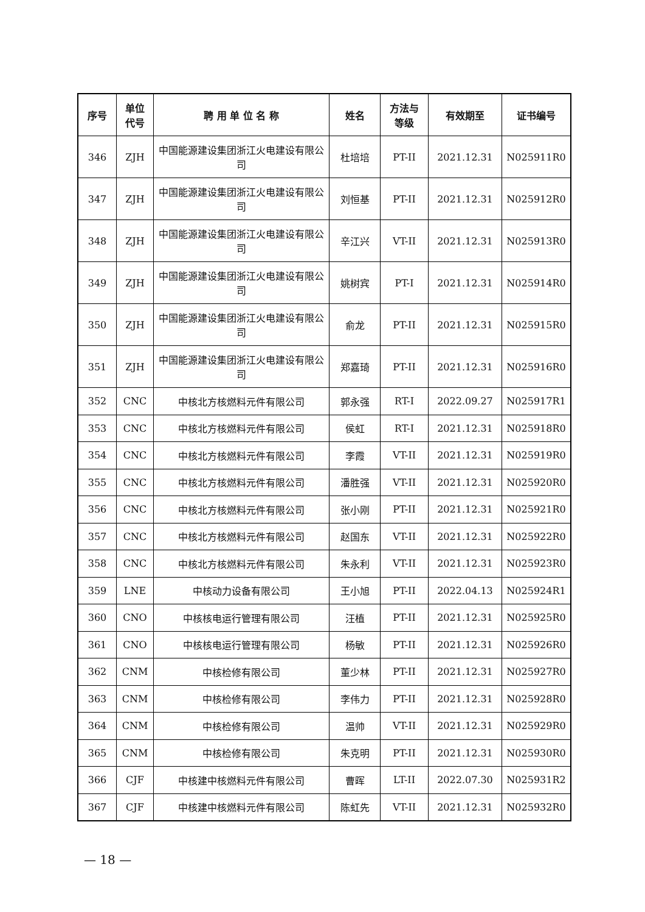| 序号 | 单位 代号 | 聘 用 单 位 名 称 | 姓名 | 方法与 等级 | 有效期至 | 证书编号 |
| --- | --- | --- | --- | --- | --- | --- |
| 346 | ZJH | 中国能源建设集团浙江火电建设有限公司 | 杜培培 | PT-II | 2021.12.31 | N025911R0 |
| 347 | ZJH | 中国能源建设集团浙江火电建设有限公司 | 刘恒基 | PT-II | 2021.12.31 | N025912R0 |
| 348 | ZJH | 中国能源建设集团浙江火电建设有限公司 | 辛江兴 | VT-II | 2021.12.31 | N025913R0 |
| 349 | ZJH | 中国能源建设集团浙江火电建设有限公司 | 姚树宾 | PT-I | 2021.12.31 | N025914R0 |
| 350 | ZJH | 中国能源建设集团浙江火电建设有限公司 | 俞龙 | PT-II | 2021.12.31 | N025915R0 |
| 351 | ZJH | 中国能源建设集团浙江火电建设有限公司 | 郑嘉琦 | PT-II | 2021.12.31 | N025916R0 |
| 352 | CNC | 中核北方核燃料元件有限公司 | 郭永强 | RT-I | 2022.09.27 | N025917R1 |
| 353 | CNC | 中核北方核燃料元件有限公司 | 侯虹 | RT-I | 2021.12.31 | N025918R0 |
| 354 | CNC | 中核北方核燃料元件有限公司 | 李霞 | VT-II | 2021.12.31 | N025919R0 |
| 355 | CNC | 中核北方核燃料元件有限公司 | 潘胜强 | VT-II | 2021.12.31 | N025920R0 |
| 356 | CNC | 中核北方核燃料元件有限公司 | 张小刚 | PT-II | 2021.12.31 | N025921R0 |
| 357 | CNC | 中核北方核燃料元件有限公司 | 赵国东 | VT-II | 2021.12.31 | N025922R0 |
| 358 | CNC | 中核北方核燃料元件有限公司 | 朱永利 | VT-II | 2021.12.31 | N025923R0 |
| 359 | LNE | 中核动力设备有限公司 | 王小旭 | PT-II | 2022.04.13 | N025924R1 |
| 360 | CNO | 中核核电运行管理有限公司 | 汪植 | PT-II | 2021.12.31 | N025925R0 |
| 361 | CNO | 中核核电运行管理有限公司 | 杨敏 | PT-II | 2021.12.31 | N025926R0 |
| 362 | CNM | 中核检修有限公司 | 董少林 | PT-II | 2021.12.31 | N025927R0 |
| 363 | CNM | 中核检修有限公司 | 李伟力 | PT-II | 2021.12.31 | N025928R0 |
| 364 | CNM | 中核检修有限公司 | 温帅 | VT-II | 2021.12.31 | N025929R0 |
| 365 | CNM | 中核检修有限公司 | 朱克明 | PT-II | 2021.12.31 | N025930R0 |
| 366 | CJF | 中核建中核燃料元件有限公司 | 曹晖 | LT-II | 2022.07.30 | N025931R2 |
| 367 | CJF | 中核建中核燃料元件有限公司 | 陈虹先 | VT-II | 2021.12.31 | N025932R0 |
— 18 —